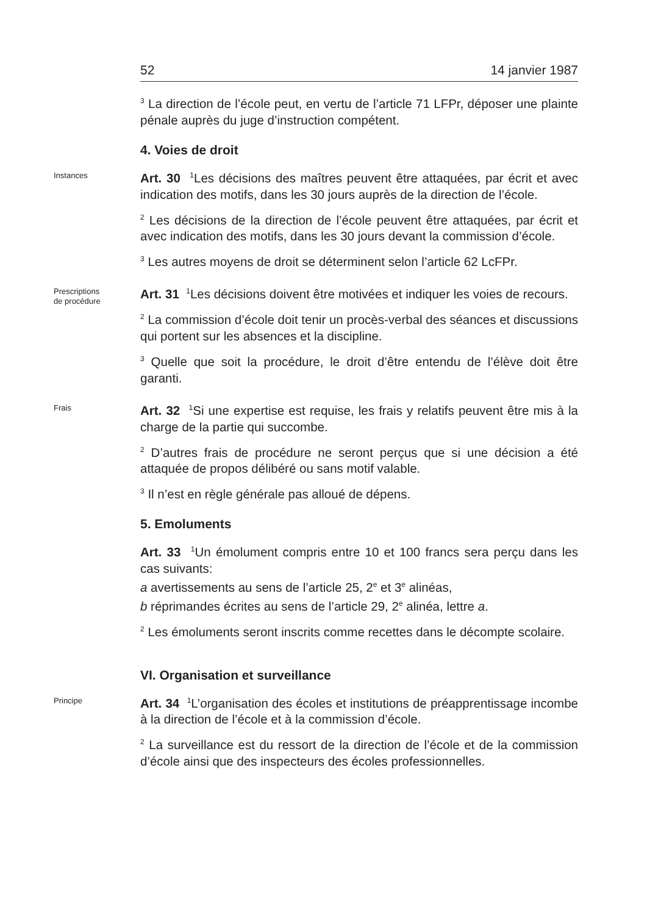52 14 janvier 1987
<sup>3</sup> La direction de l’école peut, en vertu de l’article 71 LFPr, déposer une plainte pénale auprès du juge d’instruction compétent.
4. Voies de droit
Instances
Art. 30 <sup>1</sup>Les décisions des maîtres peuvent être attaquées, par écrit et avec indication des motifs, dans les 30 jours auprès de la direction de l’école.
<sup>2</sup> Les décisions de la direction de l’école peuvent être attaquées, par écrit et avec indication des motifs, dans les 30 jours devant la commission d’école.
<sup>3</sup> Les autres moyens de droit se déterminent selon l’article 62 LcFPr.
Prescriptions
de procédure
Art. 31 <sup>1</sup>Les décisions doivent être motivées et indiquer les voies de recours.
<sup>2</sup> La commission d’école doit tenir un procès-verbal des séances et discussions qui portent sur les absences et la discipline.
<sup>3</sup> Quelle que soit la procédure, le droit d’être entendu de l’élève doit être garanti.
Frais
Art. 32 <sup>1</sup>Si une expertise est requise, les frais y relatifs peuvent être mis à la charge de la partie qui succombe.
<sup>2</sup> D’autres frais de procédure ne seront perçus que si une décision a été attaquée de propos délibéré ou sans motif valable.
<sup>3</sup> Il n’est en règle générale pas alloué de dépens.
5. Emoluments
Art. 33 <sup>1</sup>Un émolument compris entre 10 et 100 francs sera perçu dans les cas suivants:
a avertissements au sens de l’article 25, 2<sup>e</sup> et 3<sup>e</sup> alinéas,
b réprimandes écrites au sens de l’article 29, 2<sup>e</sup> alinéa, lettre a.
<sup>2</sup> Les émoluments seront inscrits comme recettes dans le décompte scolaire.
VI. Organisation et surveillance
Principe
Art. 34 <sup>1</sup>L’organisation des écoles et institutions de préapprentissage incombe à la direction de l’école et à la commission d’école.
<sup>2</sup> La surveillance est du ressort de la direction de l’école et de la commission d’école ainsi que des inspecteurs des écoles professionnelles.